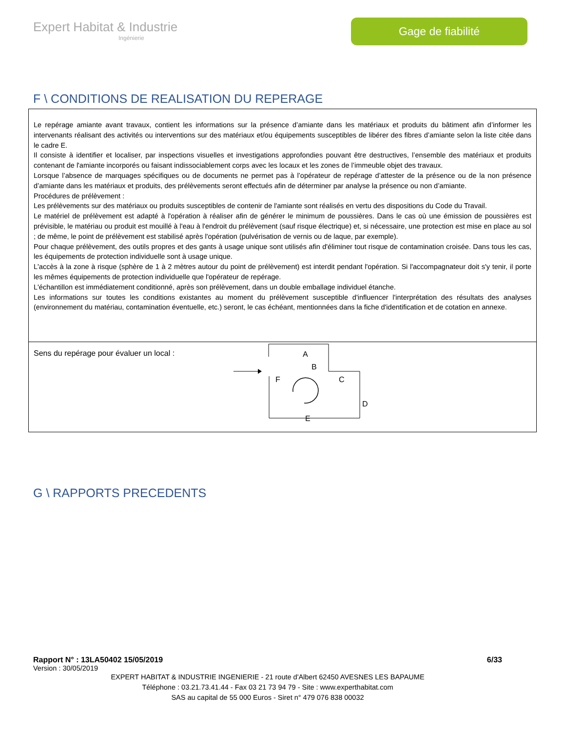Expert Habitat & Industrie
Ingénierie
Gage de fiabilité
F \ CONDITIONS DE REALISATION DU REPERAGE
Le repérage amiante avant travaux, contient les informations sur la présence d’amiante dans les matériaux et produits du bâtiment afin d’informer les intervenants réalisant des activités ou interventions sur des matériaux et/ou équipements susceptibles de libérer des fibres d’amiante selon la liste citée dans le cadre E.
Il consiste à identifier et localiser, par inspections visuelles et investigations approfondies pouvant être destructives, l’ensemble des matériaux et produits contenant de l'amiante incorporés ou faisant indissociablement corps avec les locaux et les zones de l’immeuble objet des travaux.
Lorsque l’absence de marquages spécifiques ou de documents ne permet pas à l’opérateur de repérage d’attester de la présence ou de la non présence d’amiante dans les matériaux et produits, des prélèvements seront effectués afin de déterminer par analyse la présence ou non d’amiante.
Procédures de prélèvement :
Les prélèvements sur des matériaux ou produits susceptibles de contenir de l'amiante sont réalisés en vertu des dispositions du Code du Travail.
Le matériel de prélèvement est adapté à l'opération à réaliser afin de générer le minimum de poussières. Dans le cas où une émission de poussières est prévisible, le matériau ou produit est mouillé à l'eau à l'endroit du prélèvement (sauf risque électrique) et, si nécessaire, une protection est mise en place au sol ; de même, le point de prélèvement est stabilisé après l'opération (pulvérisation de vernis ou de laque, par exemple).
Pour chaque prélèvement, des outils propres et des gants à usage unique sont utilisés afin d'éliminer tout risque de contamination croisée. Dans tous les cas, les équipements de protection individuelle sont à usage unique.
L'accès à la zone à risque (sphère de 1 à 2 mètres autour du point de prélèvement) est interdit pendant l'opération. Si l'accompagnateur doit s'y tenir, il porte les mêmes équipements de protection individuelle que l'opérateur de repérage.
L'échantillon est immédiatement conditionné, après son prélèvement, dans un double emballage individuel étanche.
Les informations sur toutes les conditions existantes au moment du prélèvement susceptible d'influencer l'interprétation des résultats des analyses (environnement du matériau, contamination éventuelle, etc.) seront, le cas échéant, mentionnées dans la fiche d'identification et de cotation en annexe.
Sens du repérage pour évaluer un local :
A
B
C
D
E
F
G \ RAPPORTS PRECEDENTS
Rapport N° : 13LA50402 15/05/2019 6/33
Version : 30/05/2019
EXPERT HABITAT & INDUSTRIE INGENIERIE - 21 route d'Albert 62450 AVESNES LES BAPAUME
Téléphone : 03.21.73.41.44 - Fax 03 21 73 94 79 - Site : www.experthabitat.com
SAS au capital de 55 000 Euros - Siret n° 479 076 838 00032